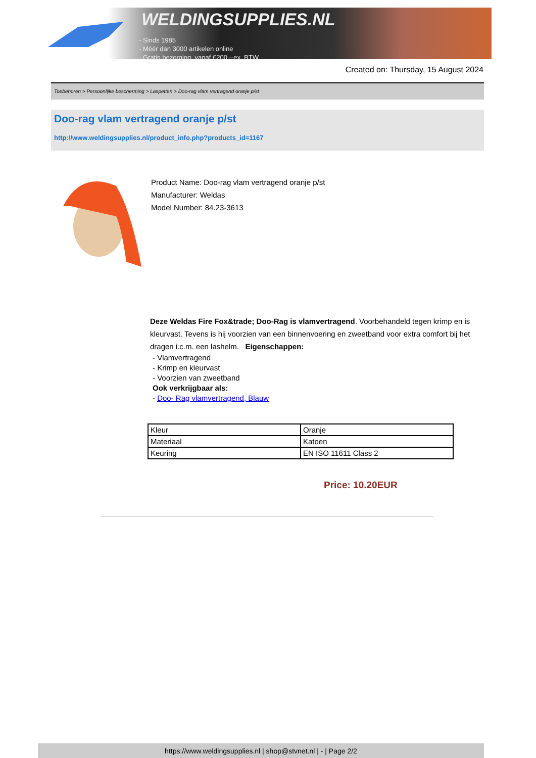WELDINGSUPPLIES.NL
- Sinds 1985
- Méér dan 3000 artikelen online
- Gratis bezorging, vanaf €200,--ex. BTW
Created on: Thursday, 15 August 2024
Toebehoren > Persoonlijke bescherming > Laspetten > Doo-rag vlam vertragend oranje p/st
Doo-rag vlam vertragend oranje p/st
http://www.weldingsupplies.nl/product_info.php?products_id=1167
Product Name: Doo-rag vlam vertragend oranje p/st
Manufacturer: Weldas
Model Number: 84.23-3613
Deze Weldas Fire Fox&trade; Doo-Rag is vlamvertragend. Voorbehandeld tegen krimp en is kleurvast. Tevens is hij voorzien van een binnenvoering en zweetband voor extra comfort bij het dragen i.c.m. een lashelm. Eigenschappen:
- Vlamvertragend
- Krimp en kleurvast
- Voorzien van zweetband
Ook verkrijgbaar als:
- Doo- Rag vlamvertragend, Blauw
| Kleur | Oranje |
| Materiaal | Katoen |
| Keuring | EN ISO 11611 Class 2 |
Price: 10.20EUR
https://www.weldingsupplies.nl | shop@stvnet.nl | - | Page 2/2